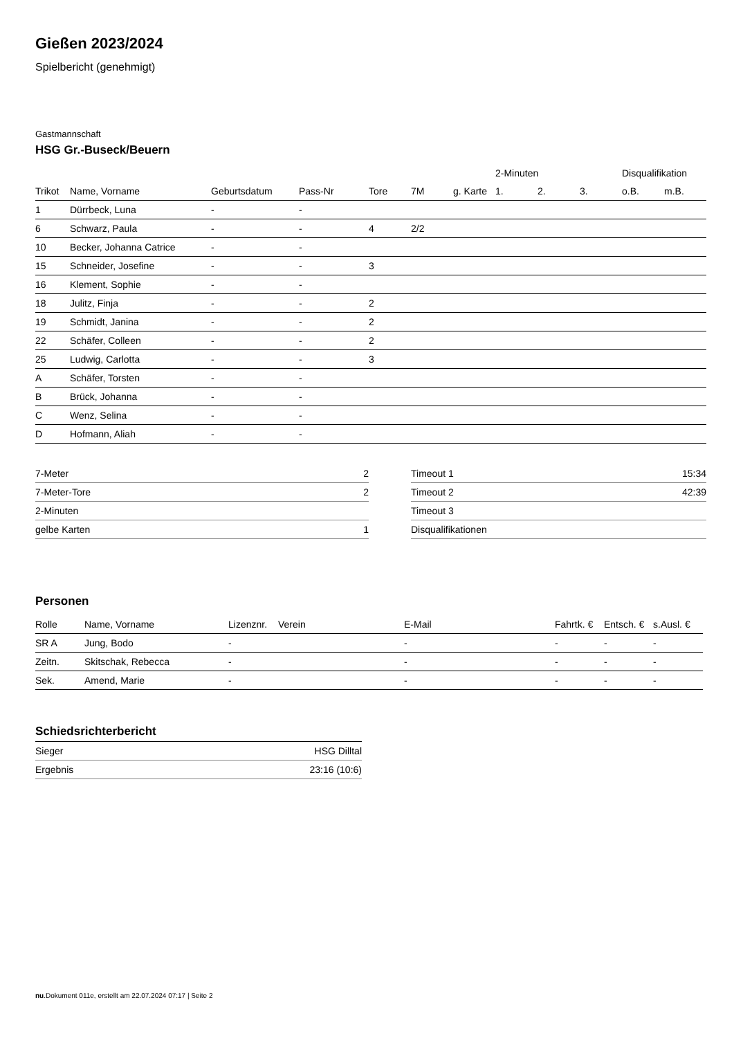Gießen 2023/2024
Spielbericht (genehmigt)
Gastmannschaft
HSG Gr.-Buseck/Beuern
| | | | | | | | 2-Minuten | | | Disqualifikation | |
| --- | --- | --- | --- | --- | --- | --- | --- | --- | --- | --- | --- |
| Trikot | Name, Vorname | Geburtsdatum | Pass-Nr | Tore | 7M | g. Karte | 1. | 2. | 3. | o.B. | m.B. |
| 1 | Dürrbeck, Luna | - | - | | | | | | | | |
| 6 | Schwarz, Paula | - | - | 4 | 2/2 | | | | | | |
| 10 | Becker, Johanna Catrice | - | - | | | | | | | | |
| 15 | Schneider, Josefine | - | - | 3 | | | | | | | |
| 16 | Klement, Sophie | - | - | | | | | | | | |
| 18 | Julitz, Finja | - | - | 2 | | | | | | | |
| 19 | Schmidt, Janina | - | - | 2 | | | | | | | |
| 22 | Schäfer, Colleen | - | - | 2 | | | | | | | |
| 25 | Ludwig, Carlotta | - | - | 3 | | | | | | | |
| A | Schäfer, Torsten | - | - | | | | | | | | |
| B | Brück, Johanna | - | - | | | | | | | | |
| C | Wenz, Selina | - | - | | | | | | | | |
| D | Hofmann, Aliah | - | - | | | | | | | | |
| 7-Meter | 2 |
| 7-Meter-Tore | 2 |
| 2-Minuten | |
| gelbe Karten | 1 |
| Timeout 1 | 15:34 |
| Timeout 2 | 42:39 |
| Timeout 3 | |
| Disqualifikationen | |
Personen
| Rolle | Name, Vorname | Lizenznr. | Verein | E-Mail | Fahrtk. € | Entsch. € | s.Ausl. € |
| --- | --- | --- | --- | --- | --- | --- | --- |
| SR A | Jung, Bodo | - | | - | - | - | - |
| Zeitn. | Skitschak, Rebecca | - | | - | - | - | - |
| Sek. | Amend, Marie | - | | - | - | - | - |
Schiedsrichterbericht
| Sieger | HSG Dilltal |
| Ergebnis | 23:16 (10:6) |
nu.Dokument 011e, erstellt am 22.07.2024 07:17 | Seite 2